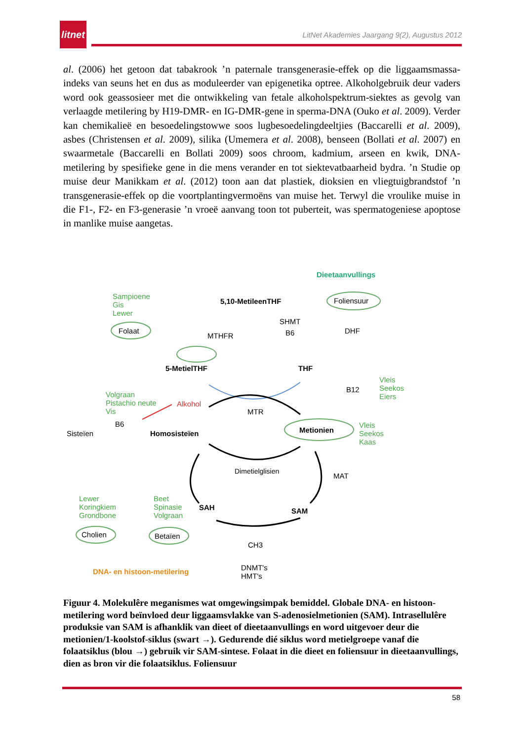litnet
LitNet Akademies Jaargang 9(2), Augustus 2012
al. (2006) het getoon dat tabakrook ’n paternale transgenerasie-effek op die liggaamsmassa-indeks van seuns het en dus as moduleerder van epigenetika optree. Alkoholgebruik deur vaders word ook geassosieer met die ontwikkeling van fetale alkoholspektrum-siektes as gevolg van verlaagde metilering by H19-DMR- en IG-DMR-gene in sperma-DNA (Ouko et al. 2009). Verder kan chemikalieë en besoedelingstowwe soos lugbesoedelingdeeltjies (Baccarelli et al. 2009), asbes (Christensen et al. 2009), silika (Umemera et al. 2008), benseen (Bollati et al. 2007) en swaarmetale (Baccarelli en Bollati 2009) soos chroom, kadmium, arseen en kwik, DNA-metilering by spesifieke gene in die mens verander en tot siektevatbaarheid bydra. ’n Studie op muise deur Manikkam et al. (2012) toon aan dat plastiek, dioksien en vliegtuigbrandstof ’n transgenerasie-effek op die voortplantingvermoëns van muise het. Terwyl die vroulike muise in die F1-, F2- en F3-generasie ’n vroeë aanvang toon tot puberteit, was spermatogeniese apoptose in manlike muise aangetas.
Dieetaanvullings
Sampioene
Gis
Lewer
5,10-MetileenTHF Foliensuur
SHMT
B6 Folaat
MTHFR
DHF
5-MetielTHF THF
B12
Vleis
Seekos
Eiers Volgraan
Pistachio neute
Vis
Alkohol
MTR
B6 Vleis
Seekos
Kaas
Sisteïen Homosisteïen Metionien
Dimetielglisien
MAT
Lewer
Koringkiem
Grondbone
Beet
Spinasie
Volgraan
SAH SAM
Cholien Betaïen
CH3
DNA- en histoon-metilering DNMT's
HMT's
Figuur 4. Molekulêre meganismes wat omgewingsimpak bemiddel. Globale DNA- en histoon-metilering word beïnvloed deur liggaamsvlakke van S-adenosielmetionien (SAM). Intrasellulêre produksie van SAM is afhanklik van dieet of dieetaanvullings en word uitgevoer deur die metionien/1-koolstof-siklus (swart →). Gedurende dié siklus word metielgroepe vanaf die folaatsiklus (blou →) gebruik vir SAM-sintese. Folaat in die dieet en foliensuur in dieetaanvullings, dien as bron vir die folaatsiklus. Foliensuur
58